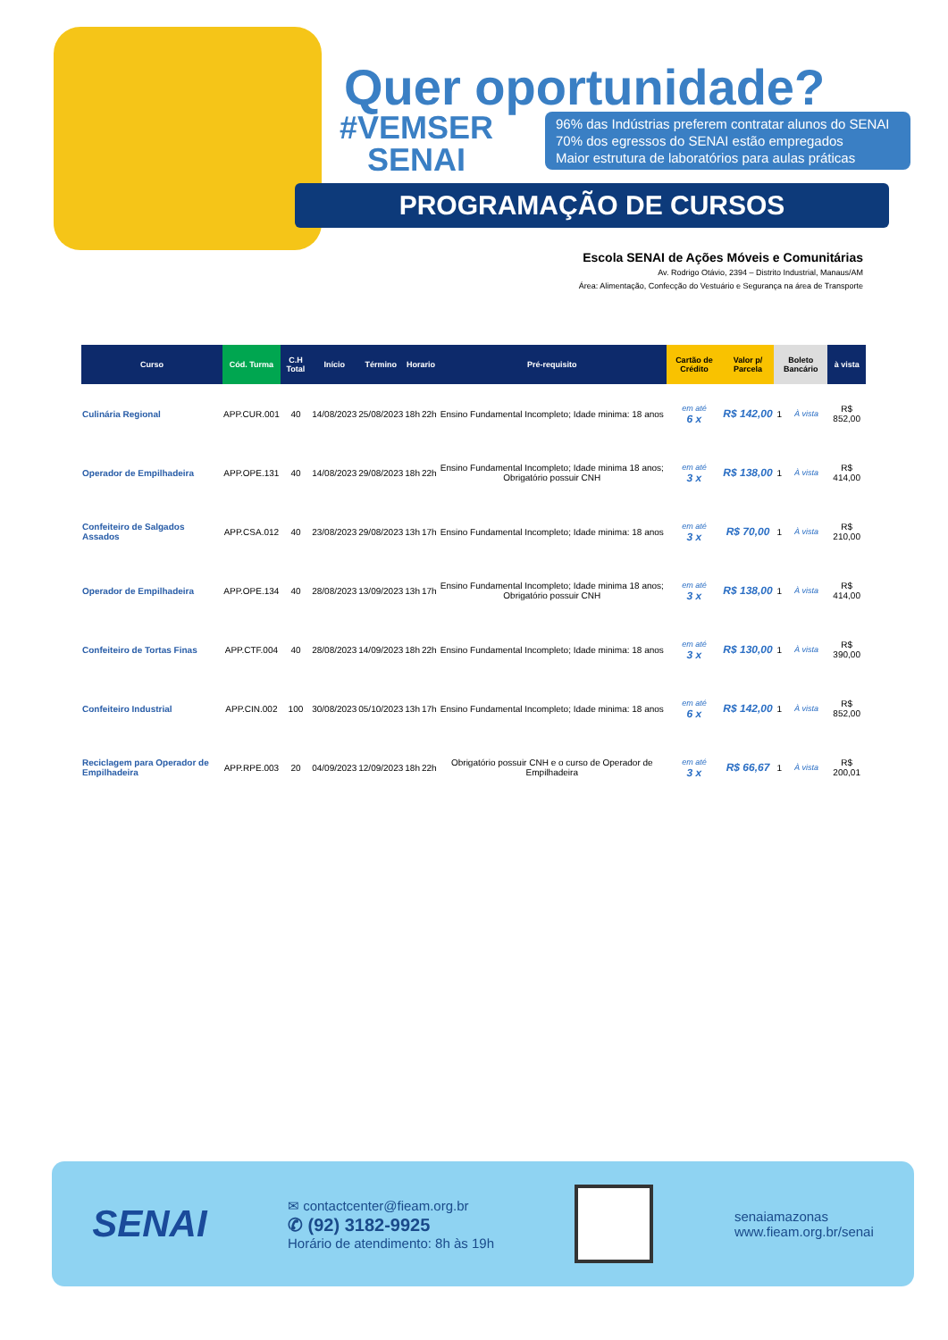Quer oportunidade?
#VEMSER
SENAI
96% das Indústrias preferem contratar alunos do SENAI
70% dos egressos do SENAI estão empregados
Maior estrutura de laboratórios para aulas práticas
PROGRAMAÇÃO DE CURSOS
Escola SENAI de Ações Móveis e Comunitárias
Av. Rodrigo Otávio, 2394 – Distrito Industrial, Manaus/AM
Área: Alimentação, Confecção do Vestuário e Segurança na área de Transporte
| Curso | Cód. Turma | C.H Total | Início | Término | Horario | | Pré-requisito | Cartão de Crédito | Valor p/ Parcela | Boleto Bancário | | à vista |
| --- | --- | --- | --- | --- | --- | --- | --- | --- | --- | --- | --- | --- |
| Culinária Regional | APP.CUR.001 | 40 | 14/08/2023 | 25/08/2023 | 18h | 22h | Ensino Fundamental Incompleto; Idade minima: 18 anos | em até 6 x | R$ 142,00 | 1 | À vista | R$ 852,00 |
| Operador de Empilhadeira | APP.OPE.131 | 40 | 14/08/2023 | 29/08/2023 | 18h | 22h | Ensino Fundamental Incompleto; Idade minima 18 anos; Obrigatório possuir CNH | em até 3 x | R$ 138,00 | 1 | À vista | R$ 414,00 |
| Confeiteiro de Salgados Assados | APP.CSA.012 | 40 | 23/08/2023 | 29/08/2023 | 13h | 17h | Ensino Fundamental Incompleto; Idade minima: 18 anos | em até 3 x | R$ 70,00 | 1 | À vista | R$ 210,00 |
| Operador de Empilhadeira | APP.OPE.134 | 40 | 28/08/2023 | 13/09/2023 | 13h | 17h | Ensino Fundamental Incompleto; Idade minima 18 anos; Obrigatório possuir CNH | em até 3 x | R$ 138,00 | 1 | À vista | R$ 414,00 |
| Confeiteiro de Tortas Finas | APP.CTF.004 | 40 | 28/08/2023 | 14/09/2023 | 18h | 22h | Ensino Fundamental Incompleto; Idade minima: 18 anos | em até 3 x | R$ 130,00 | 1 | À vista | R$ 390,00 |
| Confeiteiro Industrial | APP.CIN.002 | 100 | 30/08/2023 | 05/10/2023 | 13h | 17h | Ensino Fundamental Incompleto; Idade minima: 18 anos | em até 6 x | R$ 142,00 | 1 | À vista | R$ 852,00 |
| Reciclagem para Operador de Empilhadeira | APP.RPE.003 | 20 | 04/09/2023 | 12/09/2023 | 18h | 22h | Obrigatório possuir CNH e o curso de Operador de Empilhadeira | em até 3 x | R$ 66,67 | 1 | À vista | R$ 200,01 |
SENAI
✉ contactcenter@fieam.org.br
✆ (92) 3182-9925
Horário de atendimento: 8h às 19h
senaiamazonas
www.fieam.org.br/senai